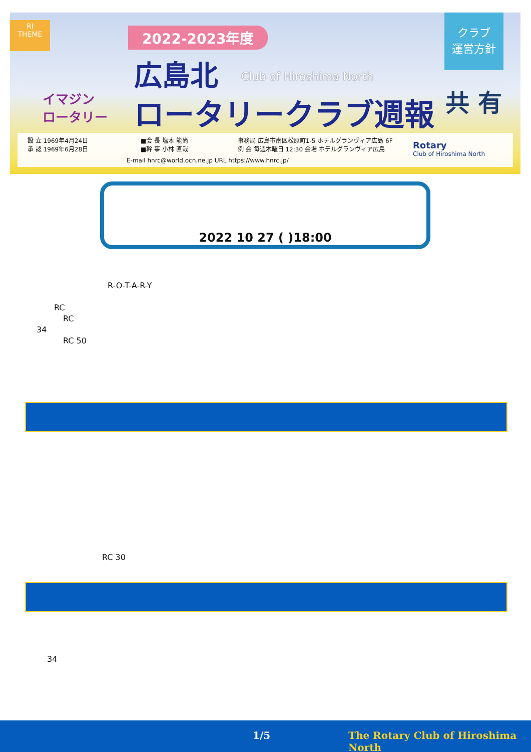RI
THEME
イマジン
ロータリー
2022-2023年度
広島北 Club of Hiroshima North
ロータリークラブ週報
クラブ
運営方針
共 有
設 立 1969年4月24日
承 認 1969年6月28日
■会 長 塩本 能尚
■幹 事 小林 直哉
事務局 広島市南区松原町1-5 ホテルグランヴィア広島 6F
例 会 毎週木曜日 12:30 会場 ホテルグランヴィア広島
E-mail hnrc@world.ocn.ne.jp URL https://www.hnrc.jp/
Rotary
Club of Hiroshima North
2022 10 27 ( )18:00
R-O-T-A-R-Y
RC
RC
34
RC 50
RC 30
34
1/5 The Rotary Club of Hiroshima North